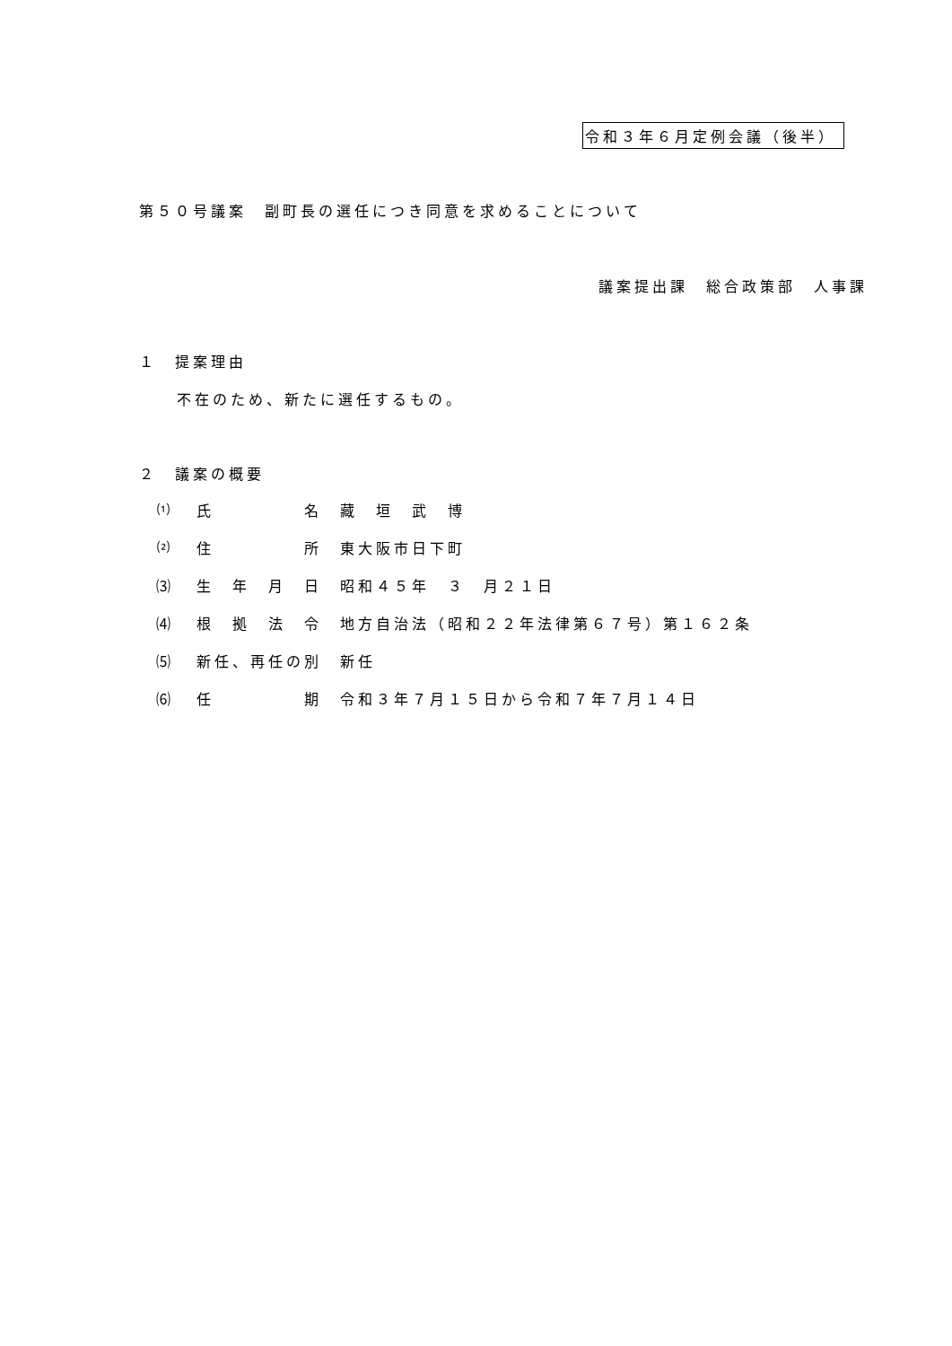令和３年６月定例会議（後半）
第５０号議案　副町長の選任につき同意を求めることについて
議案提出課　総合政策部　人事課
１　提案理由
不在のため、新たに選任するもの。
２　議案の概要
⑴ 氏　　　　　名 藏　垣　武　博
⑵ 住　　　　　所 東大阪市日下町
⑶ 生　年　月　日 昭和４５年　３　月２１日
⑷ 根　拠　法　令 地方自治法（昭和２２年法律第６７号）第１６２条
⑸ 新任、再任の別 新任
⑹ 任　　　　　期 令和３年７月１５日から令和７年７月１４日